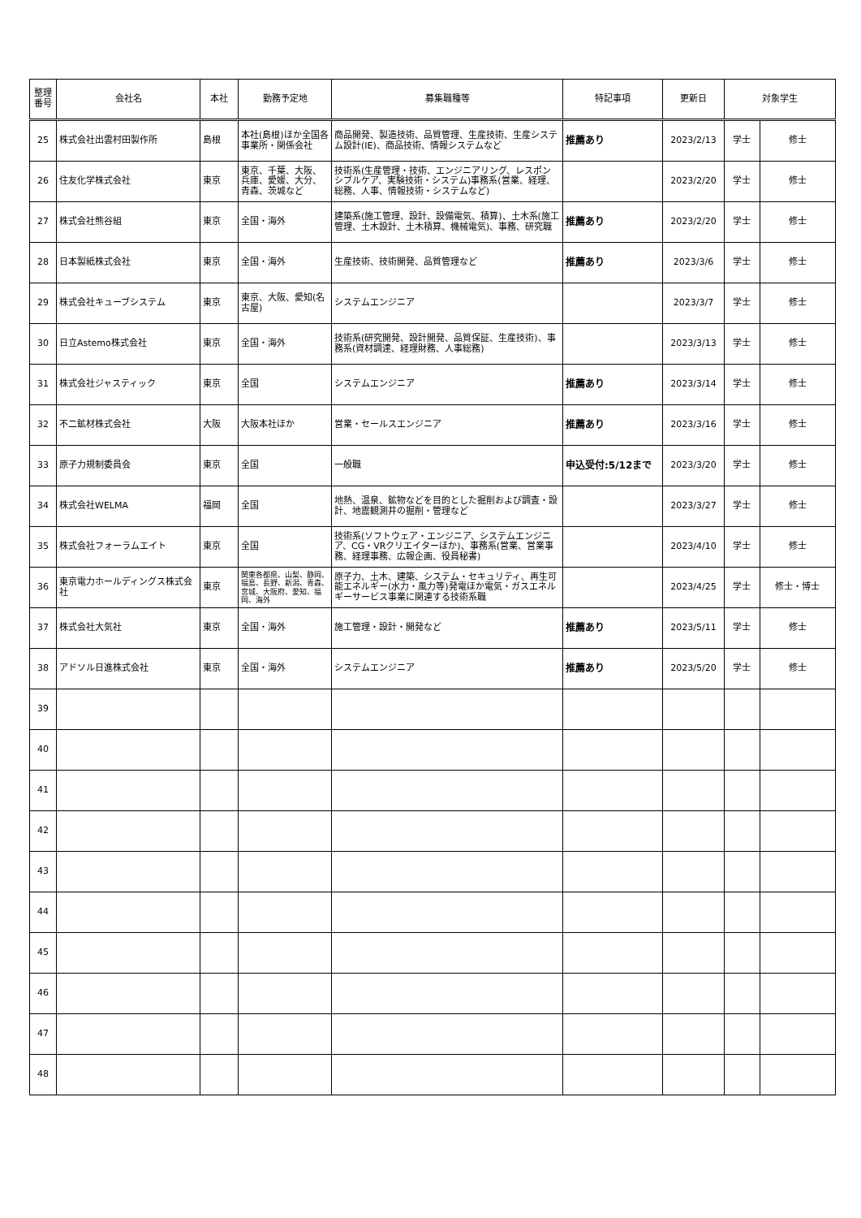| 整理 番号 | 会社名 | 本社 | 勤務予定地 | 募集職種等 | 特記事項 | 更新日 | 対象学生 | |
| --- | --- | --- | --- | --- | --- | --- | --- | --- |
| 25 | 株式会社出雲村田製作所 | 島根 | 本社(島根)ほか全国各事業所・関係会社 | 商品開発、製造技術、品質管理、生産技術、生産システム設計(IE)、商品技術、情報システムなど | 推薦あり | 2023/2/13 | 学士 | 修士 |
| 26 | 住友化学株式会社 | 東京 | 東京、千葉、大阪、兵庫、愛媛、大分、青森、茨城など | 技術系(生産管理・技術、エンジニアリング、レスポンシブルケア、実験技術・システム)事務系(営業、経理、総務、人事、情報技術・システムなど) | | 2023/2/20 | 学士 | 修士 |
| 27 | 株式会社熊谷組 | 東京 | 全国・海外 | 建築系(施工管理、設計、設備電気、積算)、土木系(施工管理、土木設計、土木積算、機械電気)、事務、研究職 | 推薦あり | 2023/2/20 | 学士 | 修士 |
| 28 | 日本製紙株式会社 | 東京 | 全国・海外 | 生産技術、技術開発、品質管理など | 推薦あり | 2023/3/6 | 学士 | 修士 |
| 29 | 株式会社キューブシステム | 東京 | 東京、大阪、愛知(名古屋) | システムエンジニア | | 2023/3/7 | 学士 | 修士 |
| 30 | 日立Astemo株式会社 | 東京 | 全国・海外 | 技術系(研究開発、設計開発、品質保証、生産技術)、事務系(資材調達、経理財務、人事総務) | | 2023/3/13 | 学士 | 修士 |
| 31 | 株式会社ジャスティック | 東京 | 全国 | システムエンジニア | 推薦あり | 2023/3/14 | 学士 | 修士 |
| 32 | 不二鉱材株式会社 | 大阪 | 大阪本社ほか | 営業・セールスエンジニア | 推薦あり | 2023/3/16 | 学士 | 修士 |
| 33 | 原子力規制委員会 | 東京 | 全国 | 一般職 | 申込受付:5/12まで | 2023/3/20 | 学士 | 修士 |
| 34 | 株式会社WELMA | 福岡 | 全国 | 地熱、温泉、鉱物などを目的とした掘削および調査・設計、地震観測井の掘削・管理など | | 2023/3/27 | 学士 | 修士 |
| 35 | 株式会社フォーラムエイト | 東京 | 全国 | 技術系(ソフトウェア・エンジニア、システムエンジニア、CG・VRクリエイターほか)、事務系(営業、営業事務、経理事務、広報企画、役員秘書) | | 2023/4/10 | 学士 | 修士 |
| 36 | 東京電力ホールディングス株式会社 | 東京 | 関東各都県、山梨、静岡、福島、長野、新潟、青森、宮城、大阪府、愛知、福岡、海外 | 原子力、土木、建築、システム・セキュリティ、再生可能エネルギー(水力・風力等)発電ほか電気・ガスエネルギーサービス事業に関連する技術系職 | | 2023/4/25 | 学士 | 修士・博士 |
| 37 | 株式会社大気社 | 東京 | 全国・海外 | 施工管理・設計・開発など | 推薦あり | 2023/5/11 | 学士 | 修士 |
| 38 | アドソル日進株式会社 | 東京 | 全国・海外 | システムエンジニア | 推薦あり | 2023/5/20 | 学士 | 修士 |
| 39 | | | | | | | | |
| 40 | | | | | | | | |
| 41 | | | | | | | | |
| 42 | | | | | | | | |
| 43 | | | | | | | | |
| 44 | | | | | | | | |
| 45 | | | | | | | | |
| 46 | | | | | | | | |
| 47 | | | | | | | | |
| 48 | | | | | | | | |